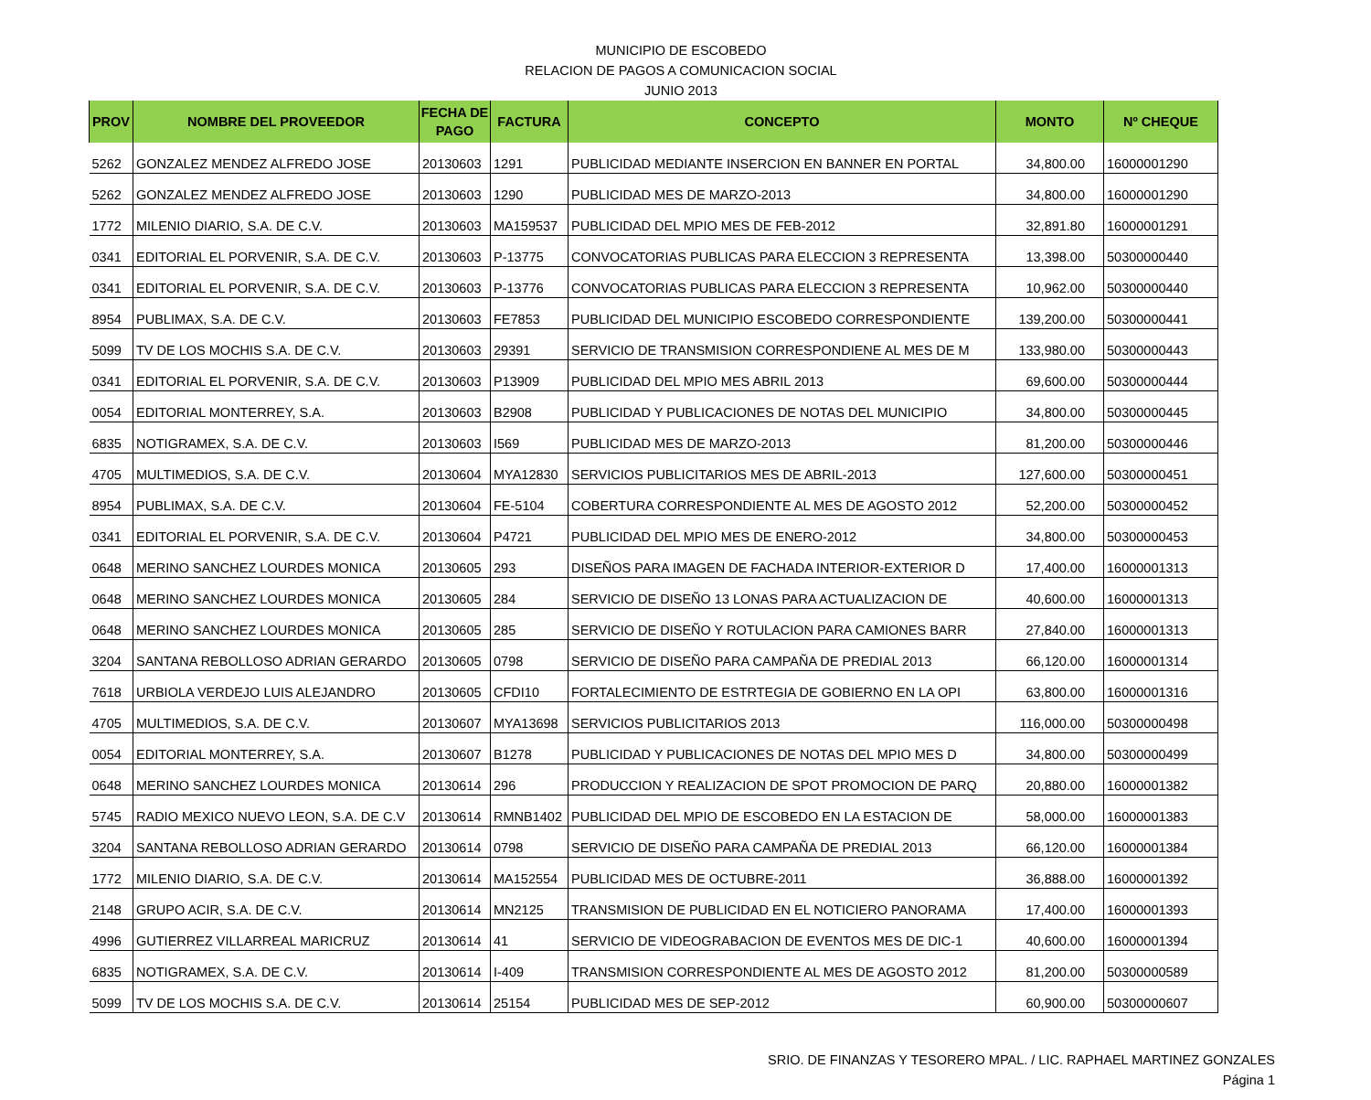MUNICIPIO DE ESCOBEDO
RELACION DE PAGOS A COMUNICACION SOCIAL
JUNIO 2013
| PROV | NOMBRE DEL PROVEEDOR | FECHA DE PAGO | FACTURA | CONCEPTO | MONTO | Nº CHEQUE |
| --- | --- | --- | --- | --- | --- | --- |
| 5262 | GONZALEZ MENDEZ ALFREDO JOSE | 20130603 | 1291 | PUBLICIDAD MEDIANTE INSERCION EN BANNER EN PORTAL | 34,800.00 | 16000001290 |
| 5262 | GONZALEZ MENDEZ ALFREDO JOSE | 20130603 | 1290 | PUBLICIDAD MES DE MARZO-2013 | 34,800.00 | 16000001290 |
| 1772 | MILENIO DIARIO, S.A. DE C.V. | 20130603 | MA159537 | PUBLICIDAD DEL MPIO MES DE FEB-2012 | 32,891.80 | 16000001291 |
| 0341 | EDITORIAL EL PORVENIR, S.A. DE C.V. | 20130603 | P-13775 | CONVOCATORIAS PUBLICAS PARA ELECCION 3 REPRESENTA | 13,398.00 | 50300000440 |
| 0341 | EDITORIAL EL PORVENIR, S.A. DE C.V. | 20130603 | P-13776 | CONVOCATORIAS PUBLICAS PARA ELECCION 3 REPRESENTA | 10,962.00 | 50300000440 |
| 8954 | PUBLIMAX, S.A. DE C.V. | 20130603 | FE7853 | PUBLICIDAD DEL MUNICIPIO ESCOBEDO CORRESPONDIENTE | 139,200.00 | 50300000441 |
| 5099 | TV DE LOS MOCHIS S.A. DE C.V. | 20130603 | 29391 | SERVICIO DE TRANSMISION CORRESPONDIENE AL MES DE M | 133,980.00 | 50300000443 |
| 0341 | EDITORIAL EL PORVENIR, S.A. DE C.V. | 20130603 | P13909 | PUBLICIDAD DEL MPIO MES ABRIL 2013 | 69,600.00 | 50300000444 |
| 0054 | EDITORIAL MONTERREY, S.A. | 20130603 | B2908 | PUBLICIDAD Y PUBLICACIONES DE NOTAS DEL MUNICIPIO | 34,800.00 | 50300000445 |
| 6835 | NOTIGRAMEX, S.A. DE C.V. | 20130603 | I569 | PUBLICIDAD MES DE MARZO-2013 | 81,200.00 | 50300000446 |
| 4705 | MULTIMEDIOS, S.A. DE C.V. | 20130604 | MYA12830 | SERVICIOS PUBLICITARIOS MES DE ABRIL-2013 | 127,600.00 | 50300000451 |
| 8954 | PUBLIMAX, S.A. DE C.V. | 20130604 | FE-5104 | COBERTURA CORRESPONDIENTE AL MES DE AGOSTO 2012 | 52,200.00 | 50300000452 |
| 0341 | EDITORIAL EL PORVENIR, S.A. DE C.V. | 20130604 | P4721 | PUBLICIDAD DEL MPIO MES DE ENERO-2012 | 34,800.00 | 50300000453 |
| 0648 | MERINO SANCHEZ LOURDES MONICA | 20130605 | 293 | DISEÑOS PARA IMAGEN DE FACHADA INTERIOR-EXTERIOR D | 17,400.00 | 16000001313 |
| 0648 | MERINO SANCHEZ LOURDES MONICA | 20130605 | 284 | SERVICIO DE DISEÑO 13 LONAS PARA ACTUALIZACION DE | 40,600.00 | 16000001313 |
| 0648 | MERINO SANCHEZ LOURDES MONICA | 20130605 | 285 | SERVICIO DE DISEÑO Y ROTULACION PARA CAMIONES BARR | 27,840.00 | 16000001313 |
| 3204 | SANTANA REBOLLOSO ADRIAN GERARDO | 20130605 | 0798 | SERVICIO DE DISEÑO PARA CAMPAÑA DE PREDIAL 2013 | 66,120.00 | 16000001314 |
| 7618 | URBIOLA VERDEJO LUIS ALEJANDRO | 20130605 | CFDI10 | FORTALECIMIENTO DE ESTRTEGIA DE GOBIERNO EN LA OPI | 63,800.00 | 16000001316 |
| 4705 | MULTIMEDIOS, S.A. DE C.V. | 20130607 | MYA13698 | SERVICIOS PUBLICITARIOS 2013 | 116,000.00 | 50300000498 |
| 0054 | EDITORIAL MONTERREY, S.A. | 20130607 | B1278 | PUBLICIDAD Y PUBLICACIONES DE NOTAS DEL MPIO MES D | 34,800.00 | 50300000499 |
| 0648 | MERINO SANCHEZ LOURDES MONICA | 20130614 | 296 | PRODUCCION Y REALIZACION DE SPOT PROMOCION DE PARQ | 20,880.00 | 16000001382 |
| 5745 | RADIO MEXICO NUEVO LEON, S.A. DE C.V | 20130614 | RMNB1402 | PUBLICIDAD DEL MPIO DE ESCOBEDO EN LA ESTACION DE | 58,000.00 | 16000001383 |
| 3204 | SANTANA REBOLLOSO ADRIAN GERARDO | 20130614 | 0798 | SERVICIO DE DISEÑO PARA CAMPAÑA DE PREDIAL 2013 | 66,120.00 | 16000001384 |
| 1772 | MILENIO DIARIO, S.A. DE C.V. | 20130614 | MA152554 | PUBLICIDAD MES DE OCTUBRE-2011 | 36,888.00 | 16000001392 |
| 2148 | GRUPO ACIR, S.A. DE C.V. | 20130614 | MN2125 | TRANSMISION DE PUBLICIDAD EN EL NOTICIERO PANORAMA | 17,400.00 | 16000001393 |
| 4996 | GUTIERREZ VILLARREAL MARICRUZ | 20130614 | 41 | SERVICIO DE VIDEOGRABACION DE EVENTOS MES DE DIC-1 | 40,600.00 | 16000001394 |
| 6835 | NOTIGRAMEX, S.A. DE C.V. | 20130614 | I-409 | TRANSMISION CORRESPONDIENTE AL MES DE AGOSTO 2012 | 81,200.00 | 50300000589 |
| 5099 | TV DE LOS MOCHIS S.A. DE C.V. | 20130614 | 25154 | PUBLICIDAD MES DE SEP-2012 | 60,900.00 | 50300000607 |
SRIO. DE FINANZAS Y TESORERO MPAL. / LIC. RAPHAEL MARTINEZ GONZALES
Página 1